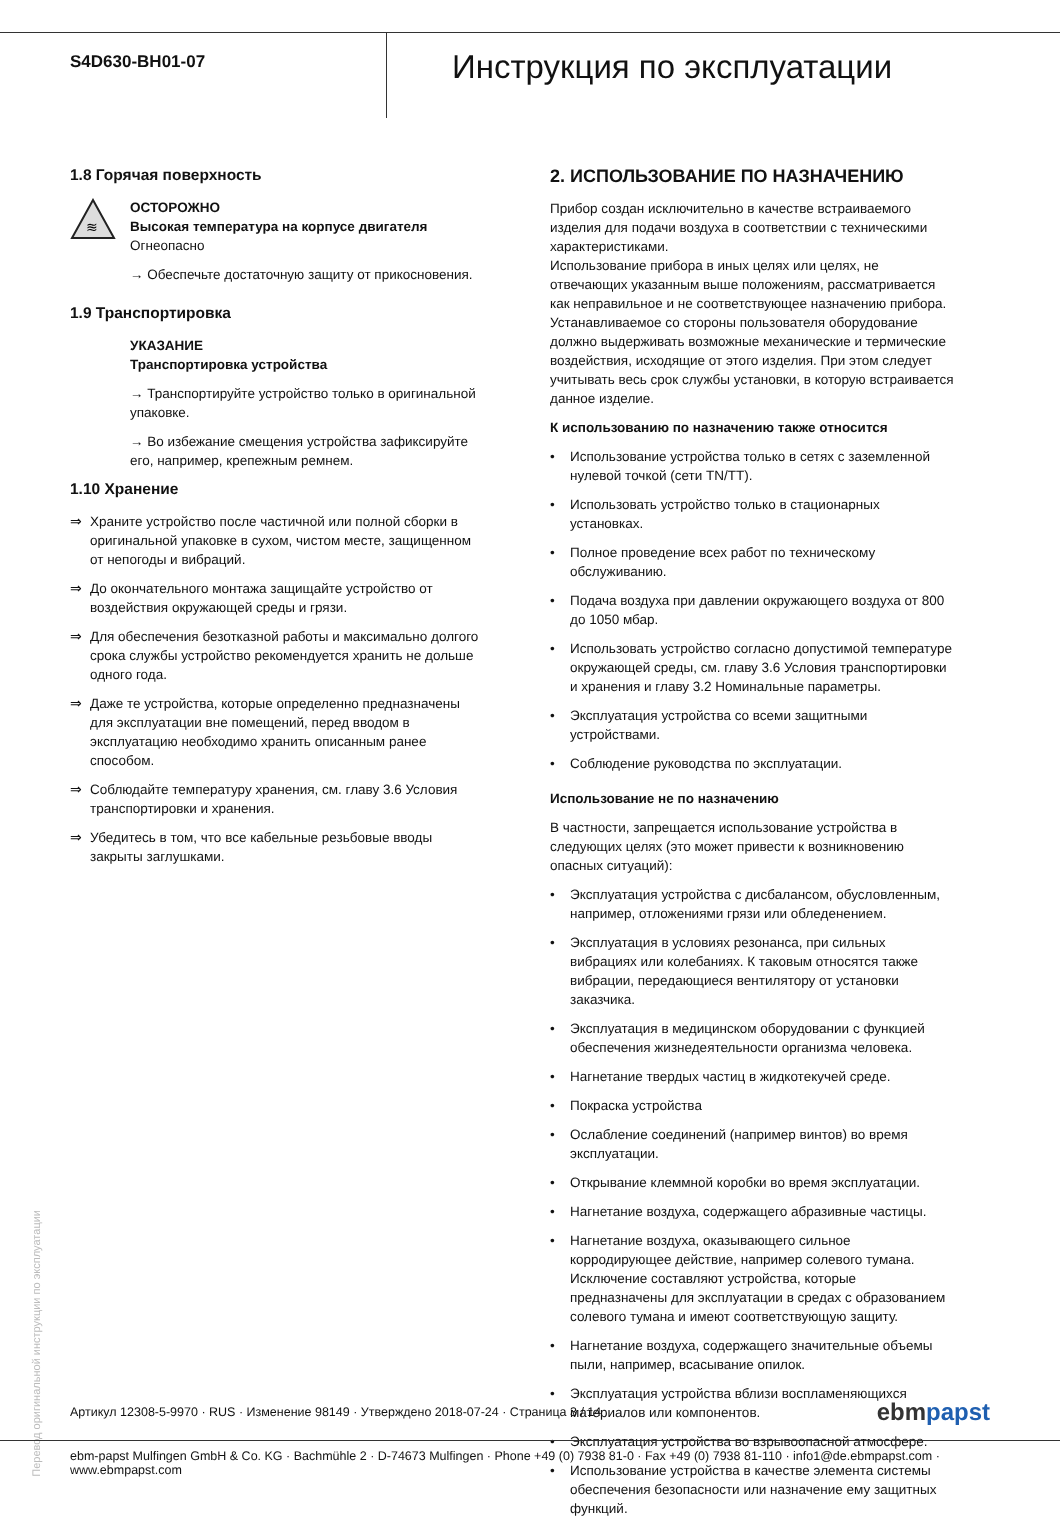S4D630-BH01-07
Инструкция по эксплуатации
1.8 Горячая поверхность
≋
ОСТОРОЖНО
Высокая температура на корпусе двигателя
Огнеопасно
→ Обеспечьте достаточную защиту от прикосновения.
1.9 Транспортировка
УКАЗАНИЕ
Транспортировка устройства
→ Транспортируйте устройство только в оригинальной упаковке.
→ Во избежание смещения устройства зафиксируйте его, например, крепежным ремнем.
1.10 Хранение
⇒ Храните устройство после частичной или полной сборки в оригинальной упаковке в сухом, чистом месте, защищенном от непогоды и вибраций.
⇒ До окончательного монтажа защищайте устройство от воздействия окружающей среды и грязи.
⇒ Для обеспечения безотказной работы и максимально долгого срока службы устройство рекомендуется хранить не дольше одного года.
⇒ Даже те устройства, которые определенно предназначены для эксплуатации вне помещений, перед вводом в эксплуатацию необходимо хранить описанным ранее способом.
⇒ Соблюдайте температуру хранения, см. главу 3.6 Условия транспортировки и хранения.
⇒ Убедитесь в том, что все кабельные резьбовые вводы закрыты заглушками.
2. ИСПОЛЬЗОВАНИЕ ПО НАЗНАЧЕНИЮ
Прибор создан исключительно в качестве встраиваемого изделия для подачи воздуха в соответствии с техническими характеристиками.
Использование прибора в иных целях или целях, не отвечающих указанным выше положениям, рассматривается как неправильное и не соответствующее назначению прибора.
Устанавливаемое со стороны пользователя оборудование должно выдерживать возможные механические и термические воздействия, исходящие от этого изделия. При этом следует учитывать весь срок службы установки, в которую встраивается данное изделие.
К использованию по назначению также относится
• Использование устройства только в сетях с заземленной нулевой точкой (сети TN/TT).
• Использовать устройство только в стационарных установках.
• Полное проведение всех работ по техническому обслуживанию.
• Подача воздуха при давлении окружающего воздуха от 800 до 1050 мбар.
• Использовать устройство согласно допустимой температуре окружающей среды, см. главу 3.6 Условия транспортировки и хранения и главу 3.2 Номинальные параметры.
• Эксплуатация устройства со всеми защитными устройствами.
• Соблюдение руководства по эксплуатации.
Использование не по назначению
В частности, запрещается использование устройства в следующих целях (это может привести к возникновению опасных ситуаций):
• Эксплуатация устройства с дисбалансом, обусловленным, например, отложениями грязи или обледенением.
• Эксплуатация в условиях резонанса, при сильных вибрациях или колебаниях. К таковым относятся также вибрации, передающиеся вентилятору от установки заказчика.
• Эксплуатация в медицинском оборудовании с функцией обеспечения жизнедеятельности организма человека.
• Нагнетание твердых частиц в жидкотекучей среде.
• Покраска устройства
• Ослабление соединений (например винтов) во время эксплуатации.
• Открывание клеммной коробки во время эксплуатации.
• Нагнетание воздуха, содержащего абразивные частицы.
• Нагнетание воздуха, оказывающего сильное корродирующее действие, например солевого тумана. Исключение составляют устройства, которые предназначены для эксплуатации в средах с образованием солевого тумана и имеют соответствующую защиту.
• Нагнетание воздуха, содержащего значительные объемы пыли, например, всасывание опилок.
• Эксплуатация устройства вблизи воспламеняющихся материалов или компонентов.
• Эксплуатация устройства во взрывоопасной атмосфере.
• Использование устройства в качестве элемента системы обеспечения безопасности или назначение ему защитных функций.
Перевод оригинальной инструкции по эксплуатации
Артикул 12308-5-9970 · RUS · Изменение 98149 · Утверждено 2018-07-24 · Страница 3 / 14 ebmpapst
ebm-papst Mulfingen GmbH & Co. KG · Bachmühle 2 · D-74673 Mulfingen · Phone +49 (0) 7938 81-0 · Fax +49 (0) 7938 81-110 · info1@de.ebmpapst.com · www.ebmpapst.com